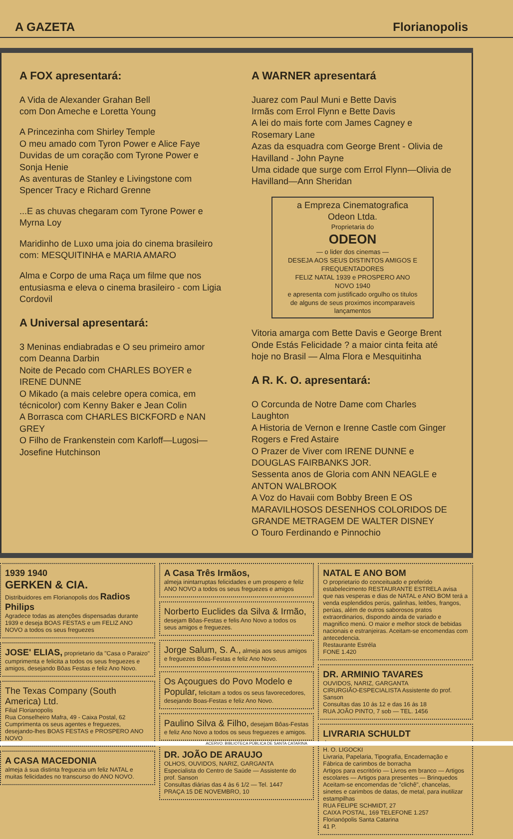A GAZETA Florianopolis
A FOX apresentará:
A Vida de Alexander Grahan Bell
com Don Ameche e Loretta Young
A Princezinha com Shirley Temple
O meu amado com Tyron Power e Alice Faye
Duvidas de um coração com Tyrone Power e Sonja Henie
As aventuras de Stanley e Livingstone com Spencer Tracy e Richard Grenne
...E as chuvas chegaram com Tyrone Power e Myrna Loy
Maridinho de Luxo uma joia do cinema brasileiro com: MESQUITINHA e MARIA AMARO
Alma e Corpo de uma Raça um filme que nos entusiasma e eleva o cinema brasileiro - com Ligia Cordovil
A Universal apresentará:
3 Meninas endiabradas e O seu primeiro amor com Deanna Darbin
Noite de Pecado com CHARLES BOYER e IRENE DUNNE
O Mikado (a mais celebre opera comica, em técnicolor) com Kenny Baker e Jean Colin
A Borrasca com CHARLES BICKFORD e NAN GREY
O Filho de Frankenstein com Karloff—Lugosi—Josefine Hutchinson
A WARNER apresentará
Juarez com Paul Muni e Bette Davis
Irmãs com Errol Flynn e Bette Davis
A lei do mais forte com James Cagney e Rosemary Lane
Azas da esquadra com George Brent - Olivia de Havilland - John Payne
Uma cidade que surge com Errol Flynn—Olivia de Havilland—Ann Sheridan
a Empreza Cinematografica Odeon Ltda.
Proprietaria do
ODEON
— o lider dos cinemas —
DESEJA AOS SEUS DISTINTOS AMIGOS E FREQUENTADORES
FELIZ NATAL 1939 e PROSPERO ANO NOVO 1940
e apresenta com justificado orgulho os titulos de alguns de seus proximos incomparaveis lançamentos
Vitoria amarga com Bette Davis e George Brent
Onde Estás Felicidade ? a maior cinta feita até hoje no Brasil — Alma Flora e Mesquitinha
A R. K. O. apresentará:
O Corcunda de Notre Dame com Charles Laughton
A Historia de Vernon e Irenne Castle com Ginger Rogers e Fred Astaire
O Prazer de Viver com IRENE DUNNE e DOUGLAS FAIRBANKS JOR.
Sessenta anos de Gloria com ANN NEAGLE e ANTON WALBROOK
A Voz do Havaii com Bobby Breen E OS MARAVILHOSOS DESENHOS COLORIDOS DE GRANDE METRAGEM DE WALTER DISNEY
O Touro Ferdinando e Pinnochio
1939 1940
GERKEN & CIA.
Distribuidores em Florianopolis dos Radios Philips
Agradece todas as atenções dispensadas durante 1939 e deseja BOAS FESTAS e um FELIZ ANO NOVO a todos os seus freguezes
JOSE' ELIAS, proprietario da "Casa o Paraizo" cumprimenta e felicita a todos os seus freguezes e amigos, desejando Bôas Festas e feliz Ano Novo.
The Texas Company (South America) Ltd.
Filial Florianopolis
Rua Conselheiro Mafra, 49 - Caixa Postal, 62
Cumprimenta os seus agentes e freguezes, desejando-lhes BOAS FESTAS e PROSPERO ANO NOVO
A CASA MACEDONIA
almeja á sua distinta freguezia um feliz NATAL e muitas felicidades no transcurso do ANO NOVO.
A Casa Três Irmãos,
almeja inintarruptas felicidades e um prospero e feliz ANO NOVO a todos os seus freguezes e amigos
Norberto Euclides da Silva & Irmão, desejam Bôas-Festas e felis Ano Novo a todos os seus amigos e freguezes.
Jorge Salum, S. A., almeja aos seus amigos e freguezes Bôas-Festas e feliz Ano Novo.
Os Açougues do Povo Modelo e Popular, felicitam a todos os seus favorecedores, desejando Boas-Festas e feliz Ano Novo.
Paulino Silva & Filho, desejam Bôas-Festas e feliz Ano Novo a todos os seus freguezes e amigos.
DR. JOÃO DE ARAUJO
OLHOS, OUVIDOS, NARIZ, GARGANTA
Especialista do Centro de Saúde — Assistente do prof. Sanson
Consultas diárias das 4 ás 6 1/2 — Tel. 1447
PRAÇA 15 DE NOVEMBRO, 10
NATAL E ANO BOM
O proprietario do conceituado e preferido estabelecimento RESTAURANTE ESTRELA avisa que nas vesperas e dias de NATAL e ANO BOM terá a venda esplendidos perús, galinhas, leitões, frangos, perúas, além de outros saborosos pratos extraordinarios, dispondo ainda de variado e magnifico menú. O maior e melhor stock de bebidas nacionais e estranjeiras. Aceitam-se encomendas com antecedencia.
Restaurante Estréla
FONE 1.420
DR. ARMINIO TAVARES
OUVIDOS, NARIZ, GARGANTA
CIRURGIÃO-ESPECIALISTA Assistente do prof. Sanson
Consultas das 10 ás 12 e das 16 ás 18
RUA JOÃO PINTO, 7 sob — TEL. 1456
LIVRARIA SCHULDT
de
H. O. LIGOCKI
Livraria, Papelaria, Tipografia, Encadernação e Fábrica de carimbos de borracha
Artigos para escritório — Livros em branco — Artigos escolares — Artigos para presentes — Brinquedos
Aceitam-se encomendas de "clichê", chancelas, sinetes e carimbos de datas, de metal, para inutilizar estampilhas
RUA FELIPE SCHMIDT, 27
CAIXA POSTAL, 169 TELEFONE 1.257
Florianópolis Santa Catarina
41 P.
ACERVO: BIBLIOTECA PÚBLICA DE SANTA CATARINA